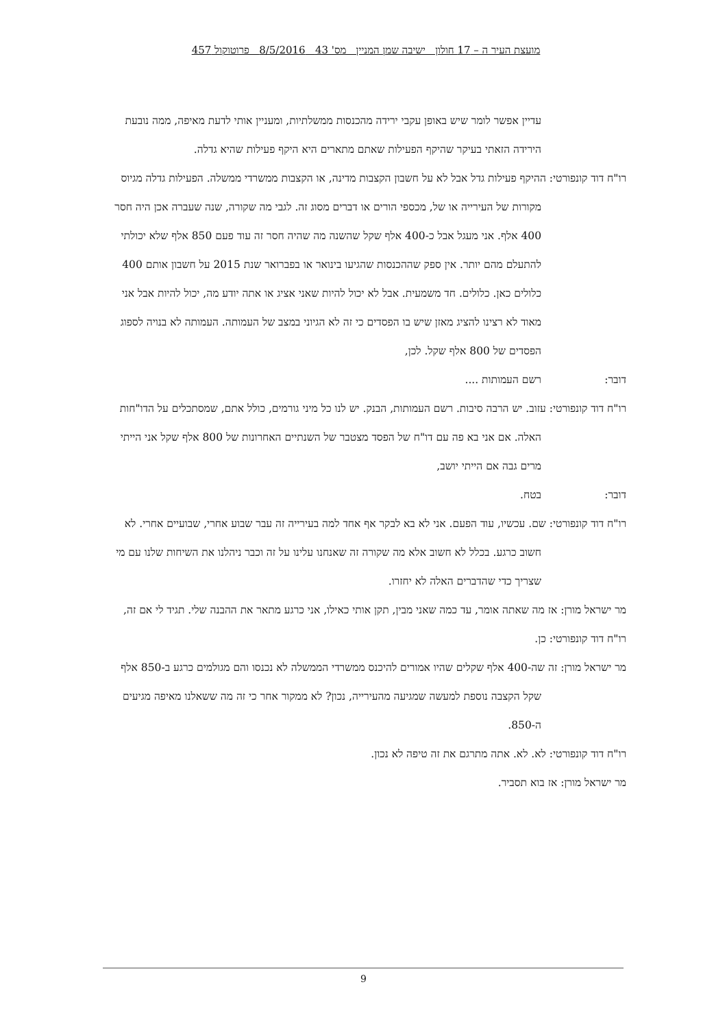מועצת העיר ה – 17 חולון ישיבה שמן המניין מס' 43 8/5/2016 פרוטוקול 457
עדיין אפשר לומר שיש באופן עקבי ירידה מהכנסות ממשלתיות, ומעניין אותי לדעת מאיפה, ממה נובעת הירידה הזאתי בעיקר שהיקף הפעילות שאתם מתארים היא היקף פעילות שהיא גדלה.
רו"ח דוד קונפורטי: ההיקף פעילות גדל אבל לא על חשבון הקצבות מדינה, או הקצבות ממשרדי ממשלה. הפעילות גדלה מגיוס מקורות של העירייה או של, מכספי הורים או דברים מסוג זה. לגבי מה שקורה, שנה שעברה אכן היה חסר 400 אלף. אני מעגל אבל כ-400 אלף שקל שהשנה מה שהיה חסר זה עוד פעם 850 אלף שלא יכולתי להתעלם מהם יותר. אין ספק שההכנסות שהגיעו בינואר או בפברואר שנת 2015 על חשבון אותם 400 כלולים כאן. כלולים. חד משמעית. אבל לא יכול להיות שאני אציג או אתה יודע מה, יכול להיות אבל אני מאוד לא רצינו להציג מאזן שיש בו הפסדים כי זה לא הגיוני במצב של העמותה. העמותה לא בנויה לספוג הפסדים של 800 אלף שקל. לכן,
דובר: רשם העמותות ....
רו"ח דוד קונפורטי: עזוב. יש הרבה סיבות. רשם העמותות, הבנק. יש לנו כל מיני גורמים, כולל אתם, שמסתכלים על הדו"חות האלה. אם אני בא פה עם דו"ח של הפסד מצטבר של השנתיים האחרונות של 800 אלף שקל אני הייתי מרים גבה אם הייתי יושב,
דובר: בטח.
רו"ח דוד קונפורטי: שם. עכשיו, עוד הפעם. אני לא בא לבקר אף אחד למה בעירייה זה עבר שבוע אחרי, שבועיים אחרי. לא חשוב כרגע. בכלל לא חשוב אלא מה שקורה זה שאנחנו עלינו על זה וכבר ניהלנו את השיחות שלנו עם מי שצריך כדי שהדברים האלה לא יחזרו.
מר ישראל מורן: אז מה שאתה אומר, עד כמה שאני מבין, תקן אותי כאילו, אני כרגע מתאר את ההבנה שלי. תגיד לי אם זה,
רו"ח דוד קונפורטי: כן.
מר ישראל מורן: זה שה-400 אלף שקלים שהיו אמורים להיכנס ממשרדי הממשלה לא נכנסו והם מגולמים כרגע ב-850 אלף שקל הקצבה נוספת למעשה שמגיעה מהעירייה, נכון? לא ממקור אחר כי זה מה ששאלנו מאיפה מגיעים ה-850.
רו"ח דוד קונפורטי: לא. לא. אתה מתרגם את זה טיפה לא נכון.
מר ישראל מורן: אז בוא תסביר.
9